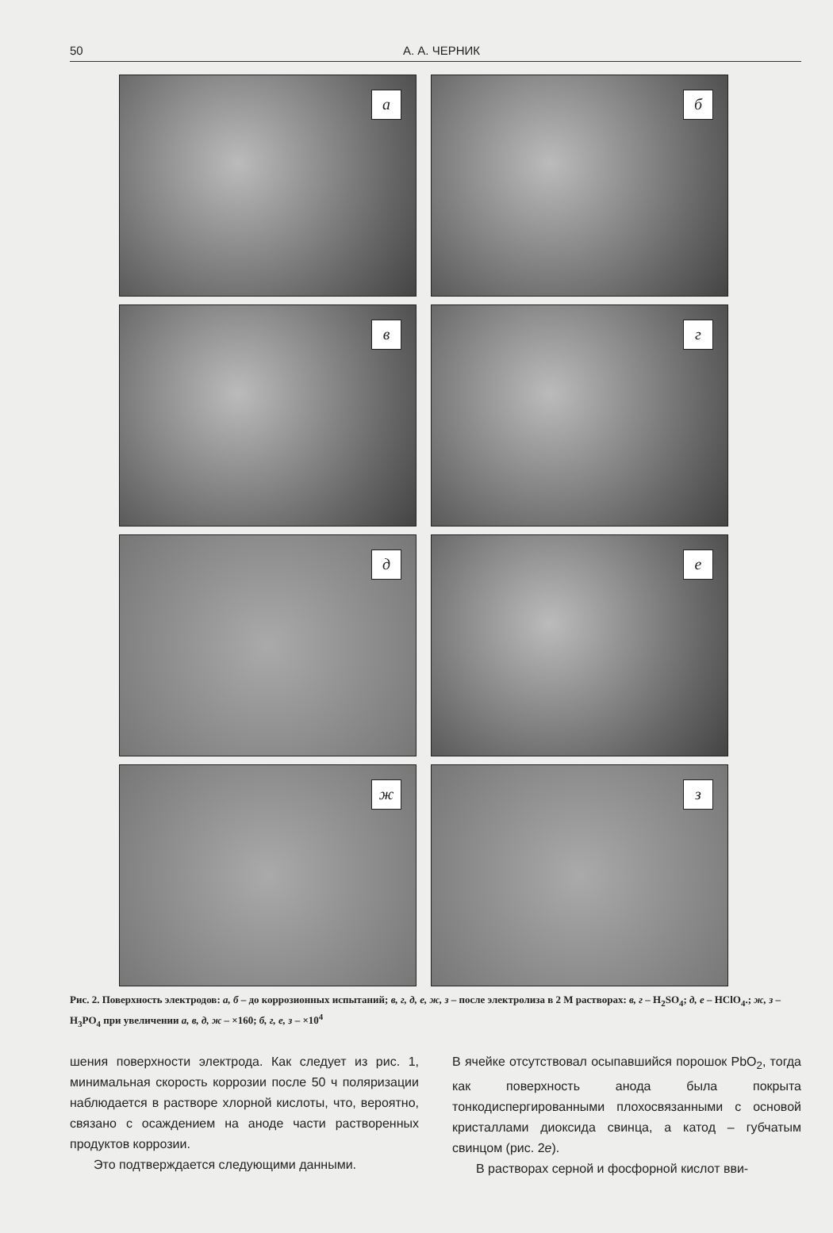50 А. А. ЧЕРНИК
а
б
в
г
д
е
ж
з
Рис. 2. Поверхность электродов: а, б – до коррозионных испытаний; в, г, д, е, ж, з – после электролиза в 2 М растворах: в, г – H<sub>2</sub>SO<sub>4</sub>; д, е – HClO<sub>4</sub>.; ж, з – H<sub>3</sub>PO<sub>4</sub> при увеличении а, в, д, ж – ×160; б, г, е, з – ×10<sup>4</sup>
шения поверхности электрода. Как следует из рис. 1, минимальная скорость коррозии после 50 ч поляризации наблюдается в растворе хлорной кислоты, что, вероятно, связано с осаждением на аноде части растворенных продуктов коррозии.
Это подтверждается следующими данными.
В ячейке отсутствовал осыпавшийся порошок PbO<sub>2</sub>, тогда как поверхность анода была покрыта тонкодиспергированными плохосвязанными с основой кристаллами диоксида свинца, а катод – губчатым свинцом (рис. 2е).
В растворах серной и фосфорной кислот вви-